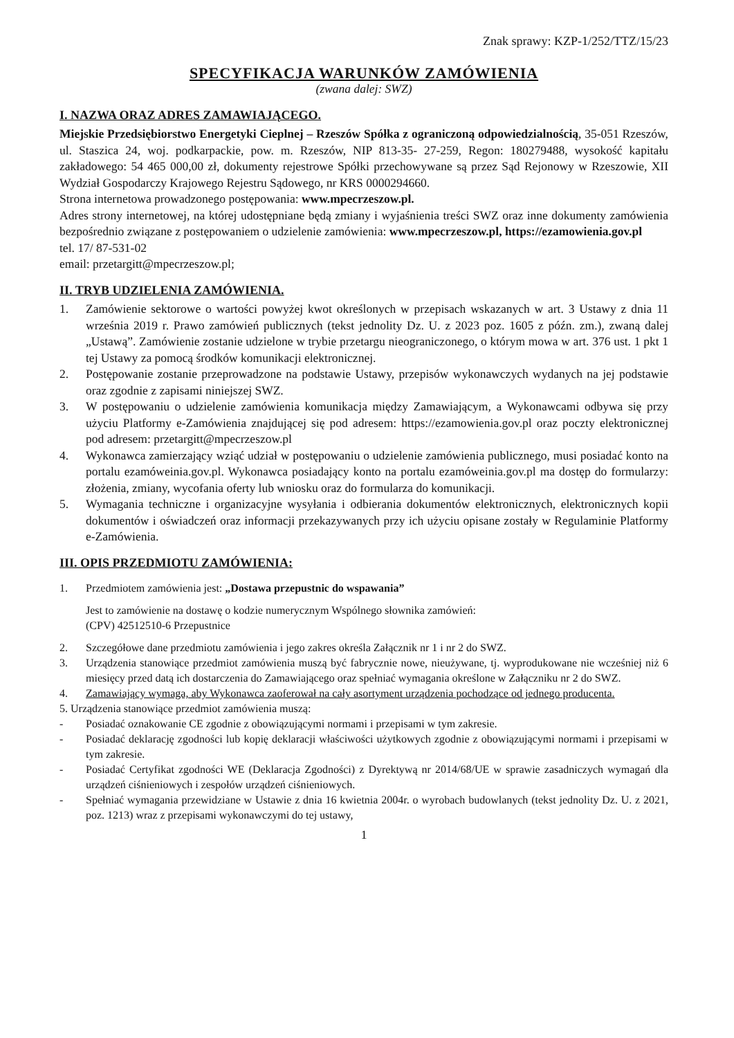Znak sprawy: KZP-1/252/TTZ/15/23
SPECYFIKACJA WARUNKÓW ZAMÓWIENIA
(zwana dalej: SWZ)
I. NAZWA ORAZ ADRES ZAMAWIAJĄCEGO.
Miejskie Przedsiębiorstwo Energetyki Cieplnej – Rzeszów Spółka z ograniczoną odpowiedzialnością, 35-051 Rzeszów, ul. Staszica 24, woj. podkarpackie, pow. m. Rzeszów, NIP 813-35- 27-259, Regon: 180279488, wysokość kapitału zakładowego: 54 465 000,00 zł, dokumenty rejestrowe Spółki przechowywane są przez Sąd Rejonowy w Rzeszowie, XII Wydział Gospodarczy Krajowego Rejestru Sądowego, nr KRS 0000294660.
Strona internetowa prowadzonego postępowania: www.mpecrzeszow.pl.
Adres strony internetowej, na której udostępniane będą zmiany i wyjaśnienia treści SWZ oraz inne dokumenty zamówienia bezpośrednio związane z postępowaniem o udzielenie zamówienia: www.mpecrzeszow.pl, https://ezamowienia.gov.pl
tel. 17/ 87-531-02
email: przetargitt@mpecrzeszow.pl;
II. TRYB UDZIELENIA ZAMÓWIENIA.
1. Zamówienie sektorowe o wartości powyżej kwot określonych w przepisach wskazanych w art. 3 Ustawy z dnia 11 września 2019 r. Prawo zamówień publicznych (tekst jednolity Dz. U. z 2023 poz. 1605 z późn. zm.), zwaną dalej „Ustawą”. Zamówienie zostanie udzielone w trybie przetargu nieograniczonego, o którym mowa w art. 376 ust. 1 pkt 1 tej Ustawy za pomocą środków komunikacji elektronicznej.
2. Postępowanie zostanie przeprowadzone na podstawie Ustawy, przepisów wykonawczych wydanych na jej podstawie oraz zgodnie z zapisami niniejszej SWZ.
3. W postępowaniu o udzielenie zamówienia komunikacja między Zamawiającym, a Wykonawcami odbywa się przy użyciu Platformy e-Zamówienia znajdującej się pod adresem: https://ezamowienia.gov.pl oraz poczty elektronicznej pod adresem: przetargitt@mpecrzeszow.pl
4. Wykonawca zamierzający wziąć udział w postępowaniu o udzielenie zamówienia publicznego, musi posiadać konto na portalu ezamóweinia.gov.pl. Wykonawca posiadający konto na portalu ezamóweinia.gov.pl ma dostęp do formularzy: złożenia, zmiany, wycofania oferty lub wniosku oraz do formularza do komunikacji.
5. Wymagania techniczne i organizacyjne wysyłania i odbierania dokumentów elektronicznych, elektronicznych kopii dokumentów i oświadczeń oraz informacji przekazywanych przy ich użyciu opisane zostały w Regulaminie Platformy e-Zamówienia.
III. OPIS PRZEDMIOTU ZAMÓWIENIA:
1. Przedmiotem zamówienia jest: „Dostawa przepustnic do wspawania”
Jest to zamówienie na dostawę o kodzie numerycznym Wspólnego słownika zamówień:
(CPV) 42512510-6 Przepustnice
2. Szczegółowe dane przedmiotu zamówienia i jego zakres określa Załącznik nr 1 i nr 2 do SWZ.
3. Urządzenia stanowiące przedmiot zamówienia muszą być fabrycznie nowe, nieużywane, tj. wyprodukowane nie wcześniej niż 6 miesięcy przed datą ich dostarczenia do Zamawiającego oraz spełniać wymagania określone w Załączniku nr 2 do SWZ.
4. Zamawiający wymaga, aby Wykonawca zaoferował na cały asortyment urządzenia pochodzące od jednego producenta.
5. Urządzenia stanowiące przedmiot zamówienia muszą:
- Posiadać oznakowanie CE zgodnie z obowiązującymi normami i przepisami w tym zakresie.
- Posiadać deklarację zgodności lub kopię deklaracji właściwości użytkowych zgodnie z obowiązującymi normami i przepisami w tym zakresie.
- Posiadać Certyfikat zgodności WE (Deklaracja Zgodności) z Dyrektywą nr 2014/68/UE w sprawie zasadniczych wymagań dla urządzeń ciśnieniowych i zespołów urządzeń ciśnieniowych.
- Spełniać wymagania przewidziane w Ustawie z dnia 16 kwietnia 2004r. o wyrobach budowlanych (tekst jednolity Dz. U. z 2021, poz. 1213) wraz z przepisami wykonawczymi do tej ustawy,
1